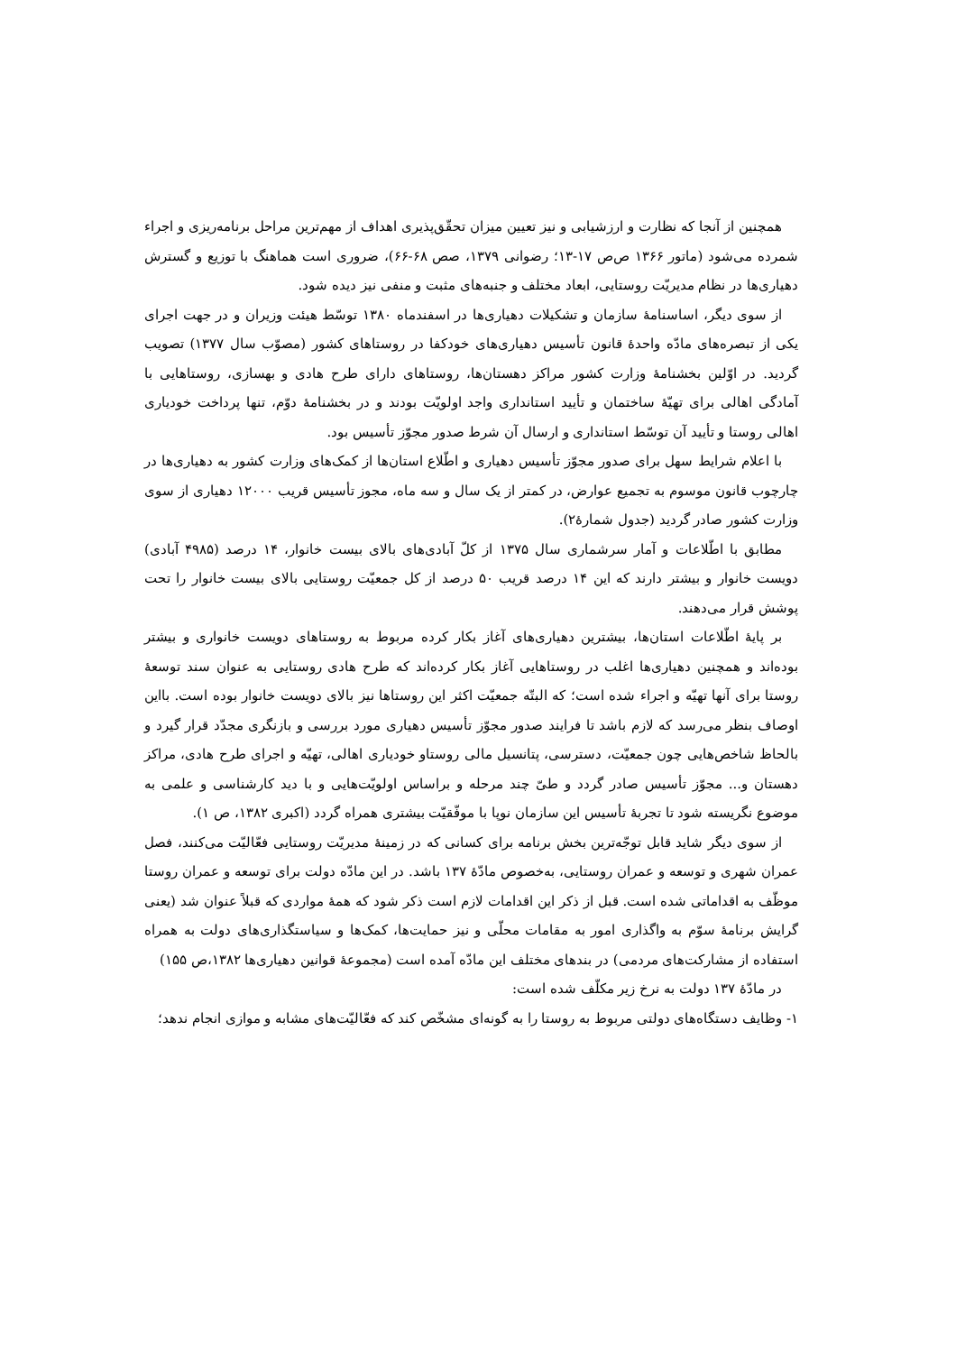همچنین از آنجا که نظارت و ارزشیابی و نیز تعیین میزان تحقّق‌پذیری اهداف از مهم‌ترین مراحل برنامه‌ریزی و اجراء شمرده می‌شود (ماتور ۱۳۶۶ ص‌ص ۱۷-۱۳؛ رضوانی ۱۳۷۹، صص ۶۸-۶۶)، ضروری است هماهنگ با توزیع و گسترش دهیاری‌ها در نظام مدیریّت روستایی، ابعاد مختلف و جنبه‌های مثبت و منفی نیز دیده شود.
از سوی دیگر، اساسنامهٔ سازمان و تشکیلات دهیاری‌ها در اسفندماه ۱۳۸۰ توسّط هیئت وزیران و در جهت اجرای یکی از تبصره‌های مادّه واحدهٔ قانون تأسیس دهیاری‌های خودکفا در روستاهای کشور (مصوّب سال ۱۳۷۷) تصویب گردید. در اوّلین بخشنامهٔ وزارت کشور مراکز دهستان‌ها، روستاهای دارای طرح هادی و بهسازی، روستاهایی با آمادگی اهالی برای تهیّهٔ ساختمان و تأیید استانداری واجد اولویّت بودند و در بخشنامهٔ دوّم، تنها پرداخت خودیاری اهالی روستا و تأیید آن توسّط استانداری و ارسال آن شرط صدور مجوّز تأسیس بود.
با اعلام شرایط سهل برای صدور مجوّز تأسیس دهیاری و اطّلاع استان‌ها از کمک‌های وزارت کشور به دهیاری‌ها در چارچوب قانون موسوم به تجمیع عوارض، در کمتر از یک سال و سه ماه، مجوز تأسیس قریب ۱۲۰۰۰ دهیاری از سوی وزارت کشور صادر گردید (جدول شمارهٔ۲).
مطابق با اطّلاعات و آمار سرشماری سال ۱۳۷۵ از کلّ آبادی‌های بالای بیست خانوار، ۱۴ درصد (۴۹۸۵ آبادی) دویست خانوار و بیشتر دارند که این ۱۴ درصد قریب ۵۰ درصد از کل جمعیّت روستایی بالای بیست خانوار را تحت پوشش قرار می‌دهند.
بر پایهٔ اطّلاعات استان‌ها، بیشترین دهیاری‌های آغاز بکار کرده مربوط به روستاهای دویست خانواری و بیشتر بوده‌اند و همچنین دهیاری‌ها اغلب در روستاهایی آغاز بکار کرده‌اند که طرح هادی روستایی به عنوان سند توسعهٔ روستا برای آنها تهیّه و اجراء شده است؛ که البتّه جمعیّت اکثر این روستاها نیز بالای دویست خانوار بوده است. بااین اوصاف بنظر می‌رسد که لازم باشد تا فرایند صدور مجوّز تأسیس دهیاری مورد بررسی و بازنگری مجدّد قرار گیرد و بالحاظ شاخص‌هایی چون جمعیّت، دسترسی، پتانسیل مالی روستاو خودیاری اهالی، تهیّه و اجرای طرح هادی، مراکز دهستان و... مجوّز تأسیس صادر گردد و طیّ چند مرحله و براساس اولویّت‌هایی و با دید کارشناسی و علمی به موضوع نگریسته شود تا تجربهٔ تأسیس این سازمان نوپا با موفّقیّت بیشتری همراه گردد (اکبری ۱۳۸۲، ص ۱).
از سوی دیگر شاید قابل توجّه‌ترین بخش برنامه برای کسانی که در زمینهٔ مدیریّت روستایی فعّالیّت می‌کنند، فصل عمران شهری و توسعه و عمران روستایی، به‌خصوص مادّهٔ ۱۳۷ باشد. در این مادّه دولت برای توسعه و عمران روستا موظّف به اقداماتی شده است. قبل از ذکر این اقدامات لازم است ذکر شود که همهٔ مواردی که قبلاً عنوان شد (یعنی گرایش برنامهٔ سوّم به واگذاری امور به مقامات محلّی و نیز حمایت‌ها، کمک‌ها و سیاستگذاری‌های دولت به همراه استفاده از مشارکت‌های مردمی) در بندهای مختلف این مادّه آمده است (مجموعهٔ قوانین دهیاری‌ها ۱۳۸۲،ص ۱۵۵)
در مادّهٔ ۱۳۷ دولت به نرخ زیر مکلّف شده است:
۱- وظایف دستگاه‌های دولتی مربوط به روستا را به گونه‌ای مشخّص کند که فعّالیّت‌های مشابه و موازی انجام ندهد؛